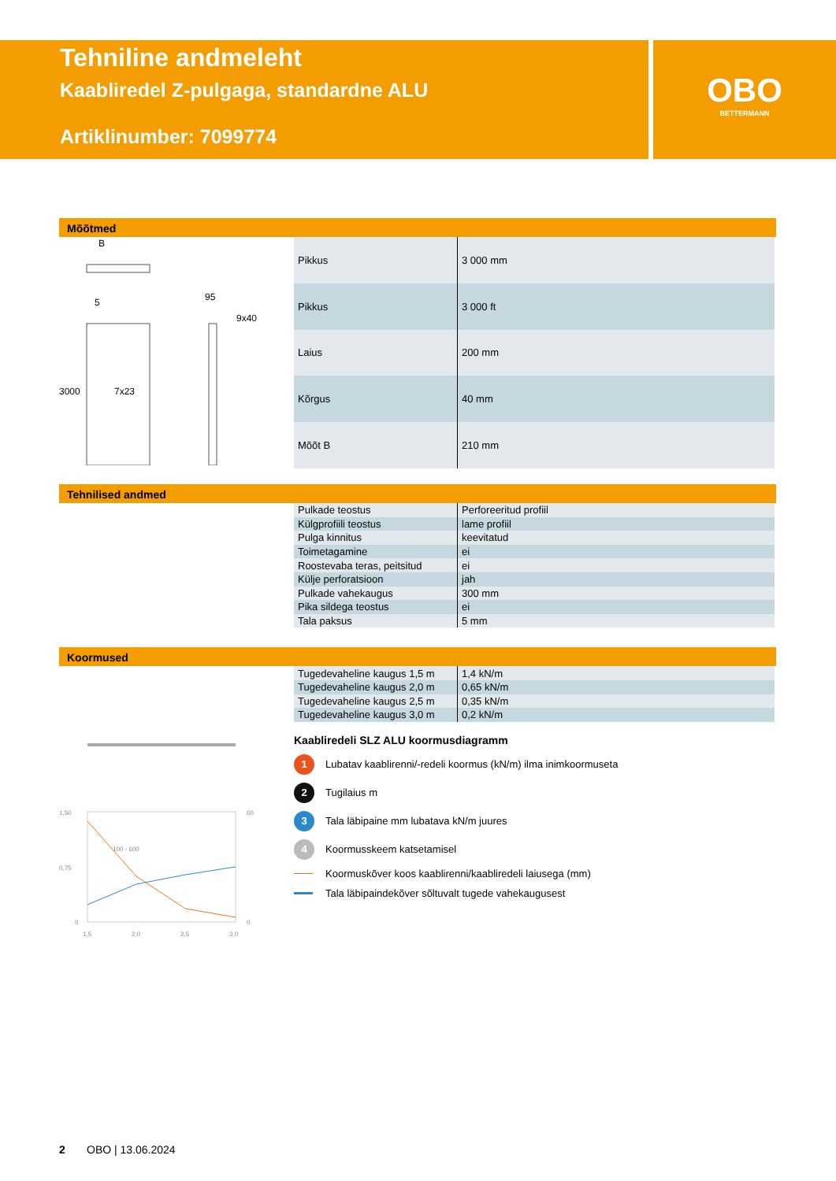Tehniline andmeleht
Kaabliredel Z-pulgaga, standardne ALU
Artiklinumber: 7099774
OBO
BETTERMANN
Mõõtmed
B
5
95
9x40
7x23
3000
| Pikkus | 3 000 mm |
| Pikkus | 3 000 ft |
| Laius | 200 mm |
| Kõrgus | 40 mm |
| Mõõt B | 210 mm |
Tehnilised andmed
| Pulkade teostus | Perforeeritud profiil |
| Külgprofiili teostus | lame profiil |
| Pulga kinnitus | keevitatud |
| Toimetagamine | ei |
| Roostevaba teras, peitsitud | ei |
| Külje perforatsioon | jah |
| Pulkade vahekaugus | 300 mm |
| Pika sildega teostus | ei |
| Tala paksus | 5 mm |
Koormused
1,50
0,75
0
60
0
1,5
2,0
2,5
3,0
100 - 600
| Tugedevaheline kaugus 1,5 m | 1,4 kN/m |
| Tugedevaheline kaugus 2,0 m | 0,65 kN/m |
| Tugedevaheline kaugus 2,5 m | 0,35 kN/m |
| Tugedevaheline kaugus 3,0 m | 0,2 kN/m |
Kaabliredeli SLZ ALU koormusdiagramm
1 Lubatav kaablirenni/-redeli koormus (kN/m) ilma inimkoormuseta
2 Tugilaius m
3 Tala läbipaine mm lubatava kN/m juures
4 Koormusskeem katsetamisel
Koormuskõver koos kaablirenni/kaabliredeli laiusega (mm)
Tala läbipaindekõver sõltuvalt tugede vahekaugusest
2 OBO | 13.06.2024